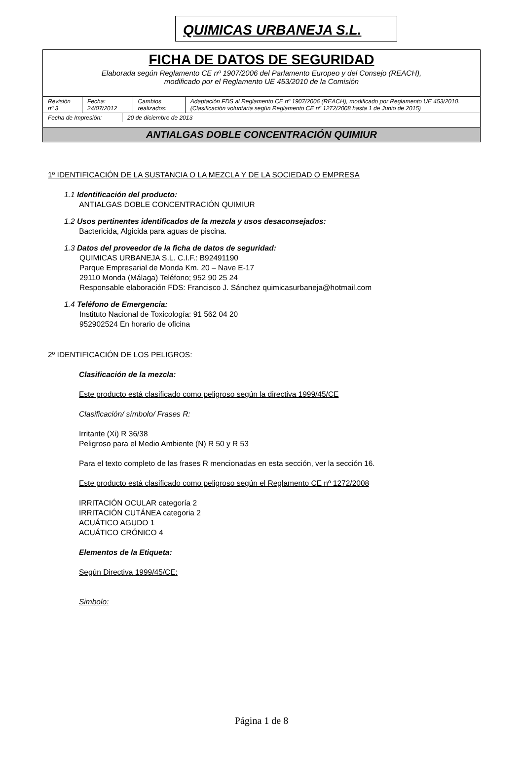QUIMICAS URBANEJA S.L.
FICHA DE DATOS DE SEGURIDAD
Elaborada según Reglamento CE nº 1907/2006 del Parlamento Europeo y del Consejo (REACH),
modificado por el Reglamento UE 453/2010 de la Comisión
| Revisión nº 3 | Fecha: 24/07/2012 | Cambios realizados: | Adaptación FDS al Reglamento CE nº 1907/2006 (REACH), modificado por Reglamento UE 453/2010. (Clasificación voluntaria según Reglamento CE nº 1272/2008 hasta 1 de Junio de 2015) |
| Fecha de Impresión: | 20 de diciembre de 2013 |
ANTIALGAS DOBLE CONCENTRACIÓN QUIMIUR
1º IDENTIFICACIÓN DE LA SUSTANCIA O LA MEZCLA Y DE LA SOCIEDAD O EMPRESA
1.1 Identificación del producto:
ANTIALGAS DOBLE CONCENTRACIÓN QUIMIUR
1.2 Usos pertinentes identificados de la mezcla y usos desaconsejados:
Bactericida, Algicida para aguas de piscina.
1.3 Datos del proveedor de la ficha de datos de seguridad:
QUIMICAS URBANEJA S.L. C.I.F.: B92491190
Parque Empresarial de Monda Km. 20 – Nave E-17
29110 Monda (Málaga) Teléfono; 952 90 25 24
Responsable elaboración FDS: Francisco J. Sánchez quimicasurbaneja@hotmail.com
1.4 Teléfono de Emergencia:
Instituto Nacional de Toxicología: 91 562 04 20
952902524 En horario de oficina
2º IDENTIFICACIÓN DE LOS PELIGROS:
Clasificación de la mezcla:
Este producto está clasificado como peligroso según la directiva 1999/45/CE
Clasificación/ símbolo/ Frases R:
Irritante (Xi) R 36/38
Peligroso para el Medio Ambiente (N) R 50 y R 53
Para el texto completo de las frases R mencionadas en esta sección, ver la sección 16.
Este producto está clasificado como peligroso según el Reglamento CE nº 1272/2008
IRRITACIÓN OCULAR categoría 2
IRRITACIÓN CUTÁNEA categoria 2
ACUÁTICO AGUDO 1
ACUÁTICO CRÓNICO 4
Elementos de la Etiqueta:
Según Directiva 1999/45/CE:
Simbolo:
Página 1 de 8